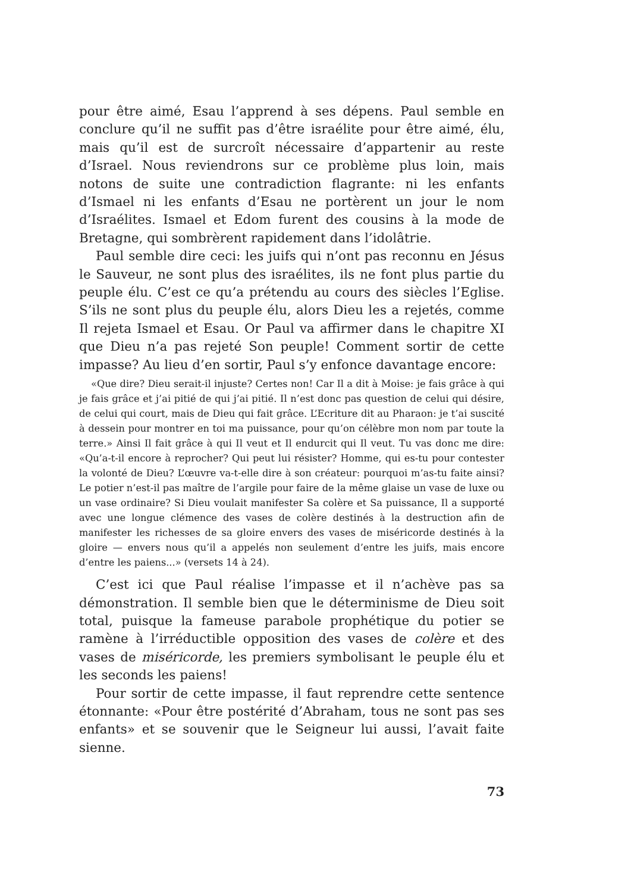pour être aimé, Esau l’apprend à ses dépens. Paul semble en conclure qu’il ne suffit pas d’être israélite pour être aimé, élu, mais qu’il est de surcroît nécessaire d’appartenir au reste d’Israel. Nous reviendrons sur ce problème plus loin, mais notons de suite une contradiction flagrante: ni les enfants d’Ismael ni les enfants d’Esau ne portèrent un jour le nom d’Israélites. Ismael et Edom furent des cousins à la mode de Bretagne, qui sombrèrent rapidement dans l’idolâtrie.
Paul semble dire ceci: les juifs qui n’ont pas reconnu en Jésus le Sauveur, ne sont plus des israélites, ils ne font plus partie du peuple élu. C’est ce qu’a prétendu au cours des siècles l’Eglise. S’ils ne sont plus du peuple élu, alors Dieu les a rejetés, comme Il rejeta Ismael et Esau. Or Paul va affirmer dans le chapitre XI que Dieu n’a pas rejeté Son peuple! Comment sortir de cette impasse? Au lieu d’en sortir, Paul s’y enfonce davantage encore:
«Que dire? Dieu serait-il injuste? Certes non! Car Il a dit à Moise: je fais grâce à qui je fais grâce et j’ai pitié de qui j’ai pitié. Il n’est donc pas question de celui qui désire, de celui qui court, mais de Dieu qui fait grâce. L’Ecriture dit au Pharaon: je t’ai suscité à dessein pour montrer en toi ma puissance, pour qu’on célèbre mon nom par toute la terre.» Ainsi Il fait grâce à qui Il veut et Il endurcit qui Il veut. Tu vas donc me dire: «Qu’a-t-il encore à reprocher? Qui peut lui résister? Homme, qui es-tu pour contester la volonté de Dieu? L’œuvre va-t-elle dire à son créateur: pourquoi m’as-tu faite ainsi? Le potier n’est-il pas maître de l’argile pour faire de la même glaise un vase de luxe ou un vase ordinaire? Si Dieu voulait manifester Sa colère et Sa puissance, Il a supporté avec une longue clémence des vases de colère destinés à la destruction afin de manifester les richesses de sa gloire envers des vases de miséricorde destinés à la gloire — envers nous qu’il a appelés non seulement d’entre les juifs, mais encore d’entre les paiens...» (versets 14 à 24).
C’est ici que Paul réalise l’impasse et il n’achève pas sa démonstration. Il semble bien que le déterminisme de Dieu soit total, puisque la fameuse parabole prophétique du potier se ramène à l’irréductible opposition des vases de colère et des vases de miséricorde, les premiers symbolisant le peuple élu et les seconds les paiens!
Pour sortir de cette impasse, il faut reprendre cette sentence étonnante: «Pour être postérité d’Abraham, tous ne sont pas ses enfants» et se souvenir que le Seigneur lui aussi, l’avait faite sienne.
73